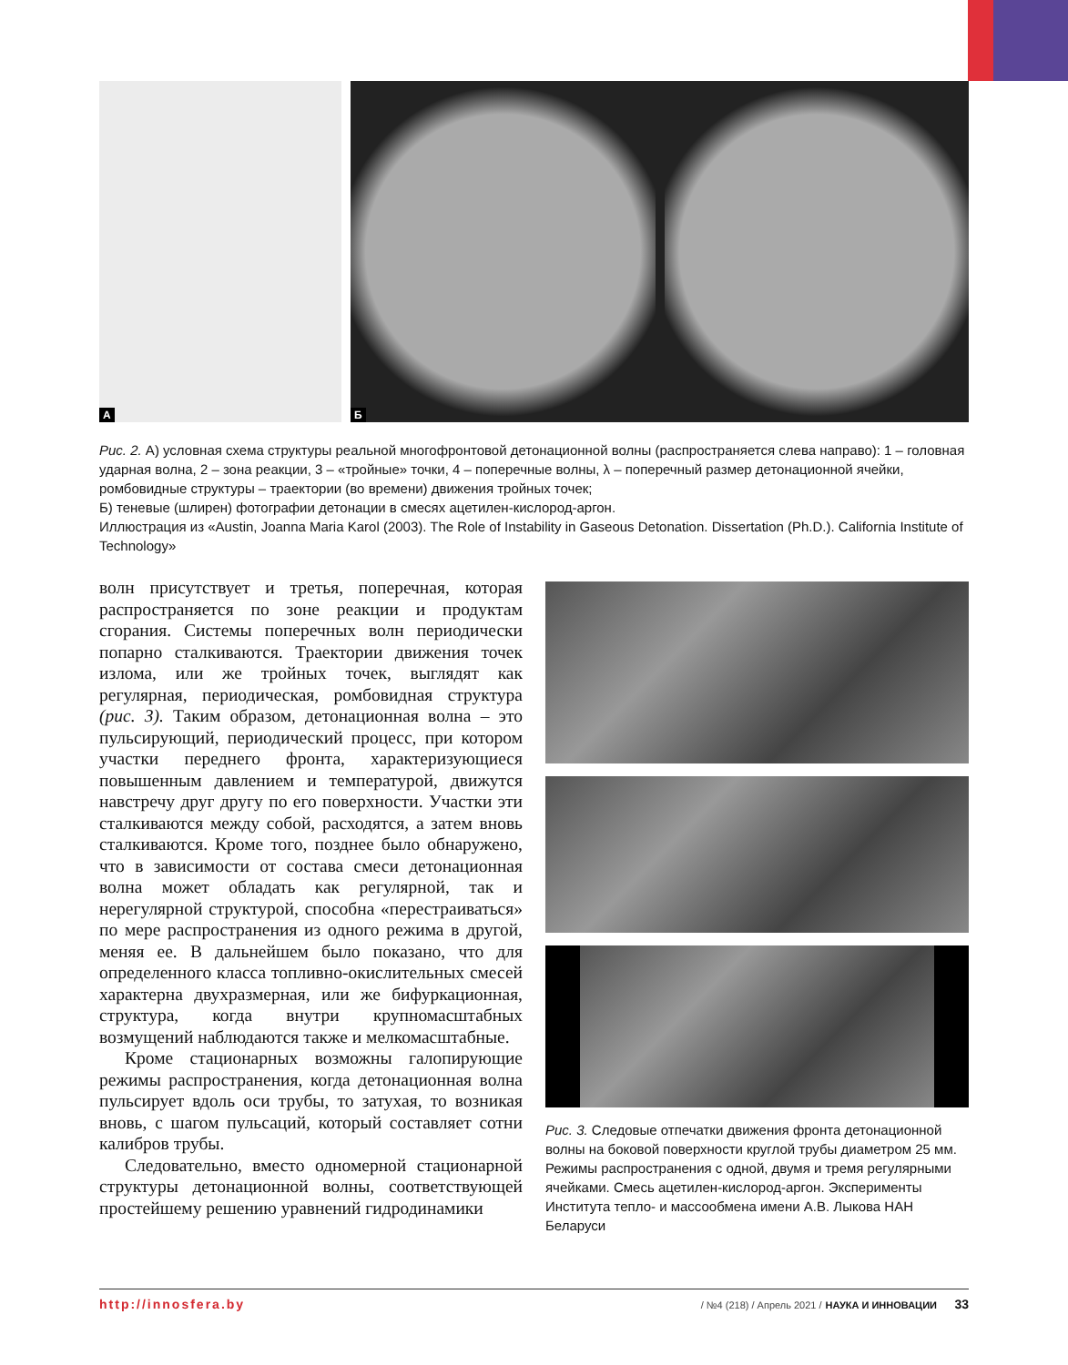А
Б
Рис. 2. А) условная схема структуры реальной многофронтовой детонационной волны (распространяется слева направо): 1 – головная ударная волна, 2 – зона реакции, 3 – «тройные» точки, 4 – поперечные волны, λ – поперечный размер детонационной ячейки, ромбовидные структуры – траектории (во времени) движения тройных точек;
Б) теневые (шлирен) фотографии детонации в смесях ацетилен-кислород-аргон.
Иллюстрация из «Austin, Joanna Maria Karol (2003). The Role of Instability in Gaseous Detonation. Dissertation (Ph.D.). California Institute of Technology»
волн присутствует и третья, поперечная, которая распространяется по зоне реакции и продуктам сгорания. Системы поперечных волн периодически попарно сталкиваются. Траектории движения точек излома, или же тройных точек, выглядят как регулярная, периодическая, ромбовидная структура (рис. 3). Таким образом, детонационная волна – это пульсирующий, периодический процесс, при котором участки переднего фронта, характеризующиеся повышенным давлением и температурой, движутся навстречу друг другу по его поверхности. Участки эти сталкиваются между собой, расходятся, а затем вновь сталкиваются. Кроме того, позднее было обнаружено, что в зависимости от состава смеси детонационная волна может обладать как регулярной, так и нерегулярной структурой, способна «перестраиваться» по мере распространения из одного режима в другой, меняя ее. В дальнейшем было показано, что для определенного класса топливно-окислительных смесей характерна двухразмерная, или же бифуркационная, структура, когда внутри крупномасштабных возмущений наблюдаются также и мелкомасштабные.
Кроме стационарных возможны галопирующие режимы распространения, когда детонационная волна пульсирует вдоль оси трубы, то затухая, то возникая вновь, с шагом пульсаций, который составляет сотни калибров трубы.
Следовательно, вместо одномерной стационарной структуры детонационной волны, соответствующей простейшему решению уравнений гидродинамики
Рис. 3. Следовые отпечатки движения фронта детонационной волны на боковой поверхности круглой трубы диаметром 25 мм. Режимы распространения с одной, двумя и тремя регулярными ячейками. Смесь ацетилен-кислород-аргон. Эксперименты Института тепло- и массообмена имени А.В. Лыкова НАН Беларуси
http://innosfera.by / №4 (218) / Апрель 2021 / НАУКА И ИННОВАЦИИ 33